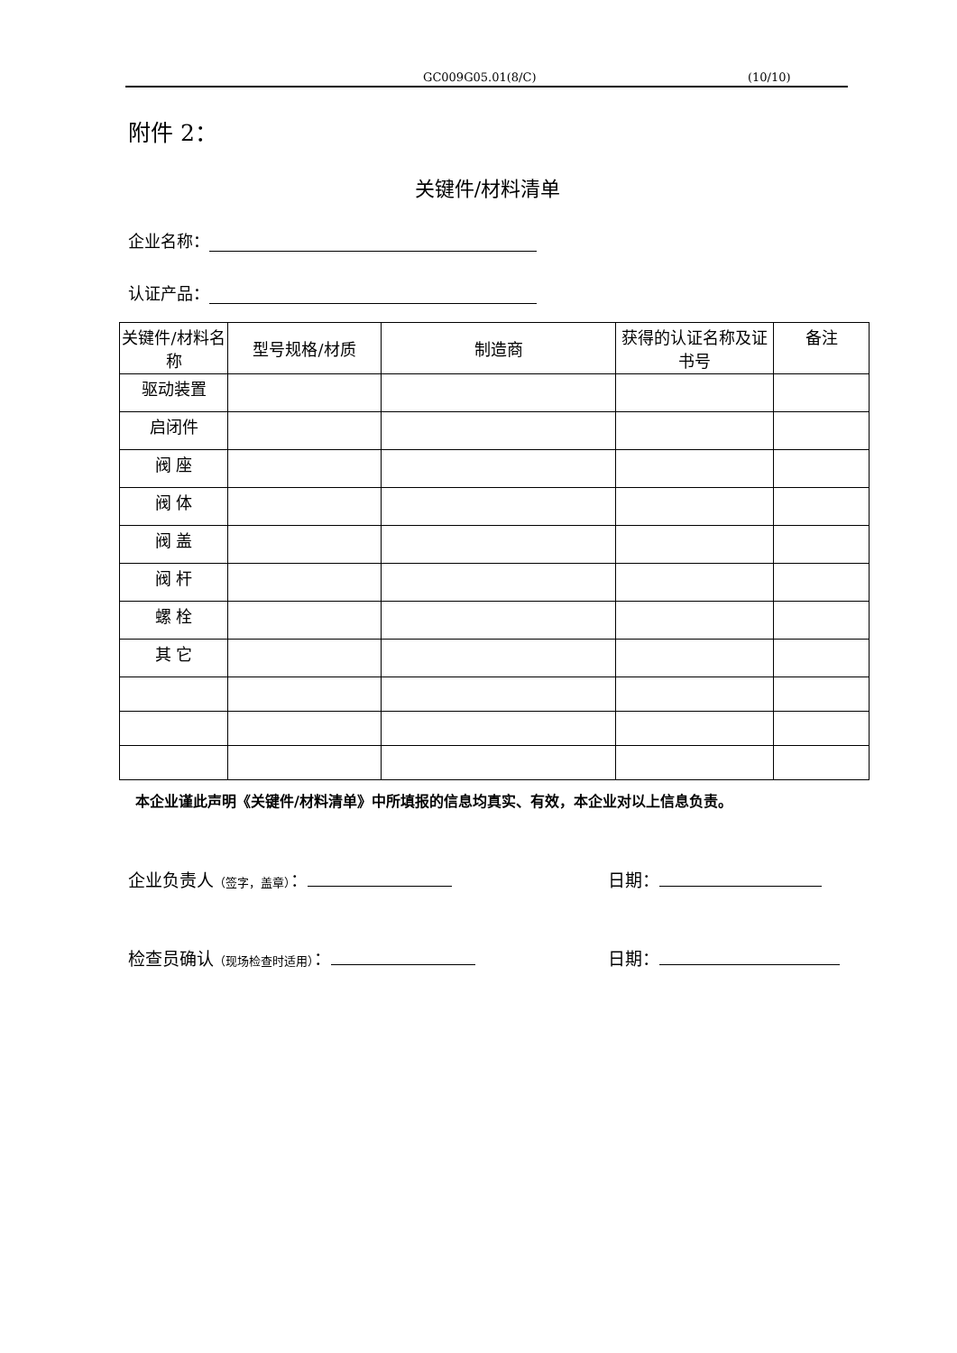GC009G05.01(8/C) (10/10)
附件 2：
关键件/材料清单
企业名称：
认证产品：
| 关键件/材料名称 | 型号规格/材质 | 制造商 | 获得的认证名称及证书号 | 备注 |
| --- | --- | --- | --- | --- |
| 驱动装置 | | | | |
| 启闭件 | | | | |
| 阀 座 | | | | |
| 阀 体 | | | | |
| 阀 盖 | | | | |
| 阀 杆 | | | | |
| 螺 栓 | | | | |
| 其 它 | | | | |
本企业谨此声明《关键件/材料清单》中所填报的信息均真实、有效，本企业对以上信息负责。
企业负责人（签字，盖章）： 日期：
检查员确认（现场检查时适用）： 日期：